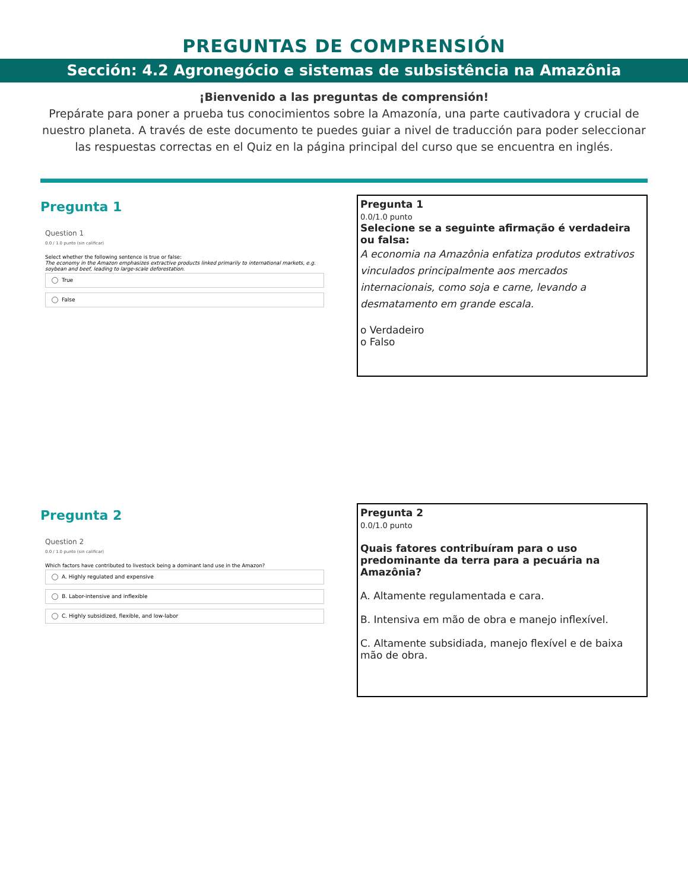PREGUNTAS DE COMPRENSIÓN
Sección: 4.2 Agronegócio e sistemas de subsistência na Amazônia
¡Bienvenido a las preguntas de comprensión!
Prepárate para poner a prueba tus conocimientos sobre la Amazonía, una parte cautivadora y crucial de nuestro planeta. A través de este documento te puedes guiar a nivel de traducción para poder seleccionar las respuestas correctas en el Quiz en la página principal del curso que se encuentra en inglés.
Pregunta 1
Question 1
0.0 / 1.0 punto (sin calificar)
Select whether the following sentence is true or false:
The economy in the Amazon emphasizes extractive products linked primarily to international markets, e.g. soybean and beef, leading to large-scale deforestation.
True
False
Pregunta 1
0.0/1.0 punto
Selecione se a seguinte afirmação é verdadeira ou falsa:
A economia na Amazônia enfatiza produtos extrativos vinculados principalmente aos mercados internacionais, como soja e carne, levando a desmatamento em grande escala.
o Verdadeiro
o Falso
Pregunta 2
Question 2
0.0 / 1.0 punto (sin calificar)
Which factors have contributed to livestock being a dominant land use in the Amazon?
A. Highly regulated and expensive
B. Labor-intensive and inflexible
C. Highly subsidized, flexible, and low-labor
Pregunta 2
0.0/1.0 punto
Quais fatores contribuíram para o uso predominante da terra para a pecuária na Amazônia?
A. Altamente regulamentada e cara.
B. Intensiva em mão de obra e manejo inflexível.
C. Altamente subsidiada, manejo flexível e de baixa mão de obra.